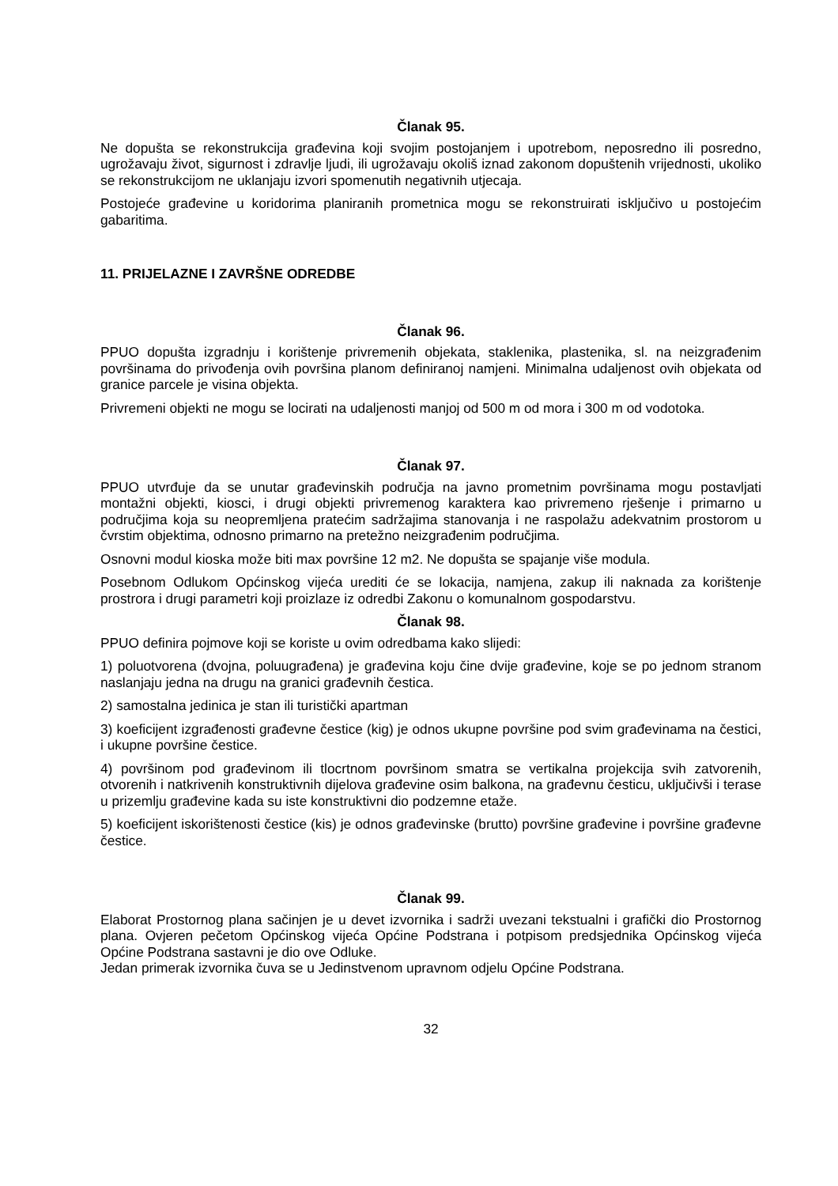Članak 95.
Ne dopušta se rekonstrukcija građevina koji svojim postojanjem i upotrebom, neposredno ili posredno, ugrožavaju život, sigurnost i zdravlje ljudi, ili ugrožavaju okoliš iznad zakonom dopuštenih vrijednosti, ukoliko se rekonstrukcijom ne uklanjaju izvori spomenutih negativnih utjecaja.
Postojeće građevine u koridorima planiranih prometnica mogu se rekonstruirati isključivo u postojećim gabaritima.
11. PRIJELAZNE I ZAVRŠNE ODREDBE
Članak 96.
PPUO dopušta izgradnju i korištenje privremenih objekata, staklenika, plastenika, sl. na neizgrađenim površinama do privođenja ovih površina planom definiranoj namjeni. Minimalna udaljenost ovih objekata od granice parcele je visina objekta.
Privremeni objekti ne mogu se locirati na udaljenosti manjoj od 500 m od mora i 300 m od vodotoka.
Članak 97.
PPUO utvrđuje da se unutar građevinskih područja na javno prometnim površinama mogu postavljati montažni objekti, kiosci, i drugi objekti privremenog karaktera kao privremeno rješenje i primarno u područjima koja su neopremljena pratećim sadržajima stanovanja i ne raspolažu adekvatnim prostorom u čvrstim objektima, odnosno primarno na pretežno neizgrađenim područjima.
Osnovni modul kioska može biti max površine 12 m2. Ne dopušta se spajanje više modula.
Posebnom Odlukom Općinskog vijeća urediti će se lokacija, namjena, zakup ili naknada za korištenje prostrora i drugi parametri koji proizlaze iz odredbi Zakonu o komunalnom gospodarstvu.
Članak 98.
PPUO definira pojmove koji se koriste u ovim odredbama kako slijedi:
1) poluotvorena (dvojna, poluugrađena) je građevina koju čine dvije građevine, koje se po jednom stranom naslanjaju jedna na drugu na granici građevnih čestica.
2) samostalna jedinica je stan ili turistički apartman
3) koeficijent izgrađenosti građevne čestice (kig) je odnos ukupne površine pod svim građevinama na čestici, i ukupne površine čestice.
4) površinom pod građevinom ili tlocrtnom površinom smatra se vertikalna projekcija svih zatvorenih, otvorenih i natkrivenih konstruktivnih dijelova građevine osim balkona, na građevnu česticu, uključivši i terase u prizemlju građevine kada su iste konstruktivni dio podzemne etaže.
5) koeficijent iskorištenosti čestice (kis) je odnos građevinske (brutto) površine građevine i površine građevne čestice.
Članak 99.
Elaborat Prostornog plana sačinjen je u devet izvornika i sadrži uvezani tekstualni i grafički dio Prostornog plana. Ovjeren pečetom Općinskog vijeća Općine Podstrana i potpisom predsjednika Općinskog vijeća Općine Podstrana sastavni je dio ove Odluke.
Jedan primerak izvornika čuva se u Jedinstvenom upravnom odjelu Općine Podstrana.
32